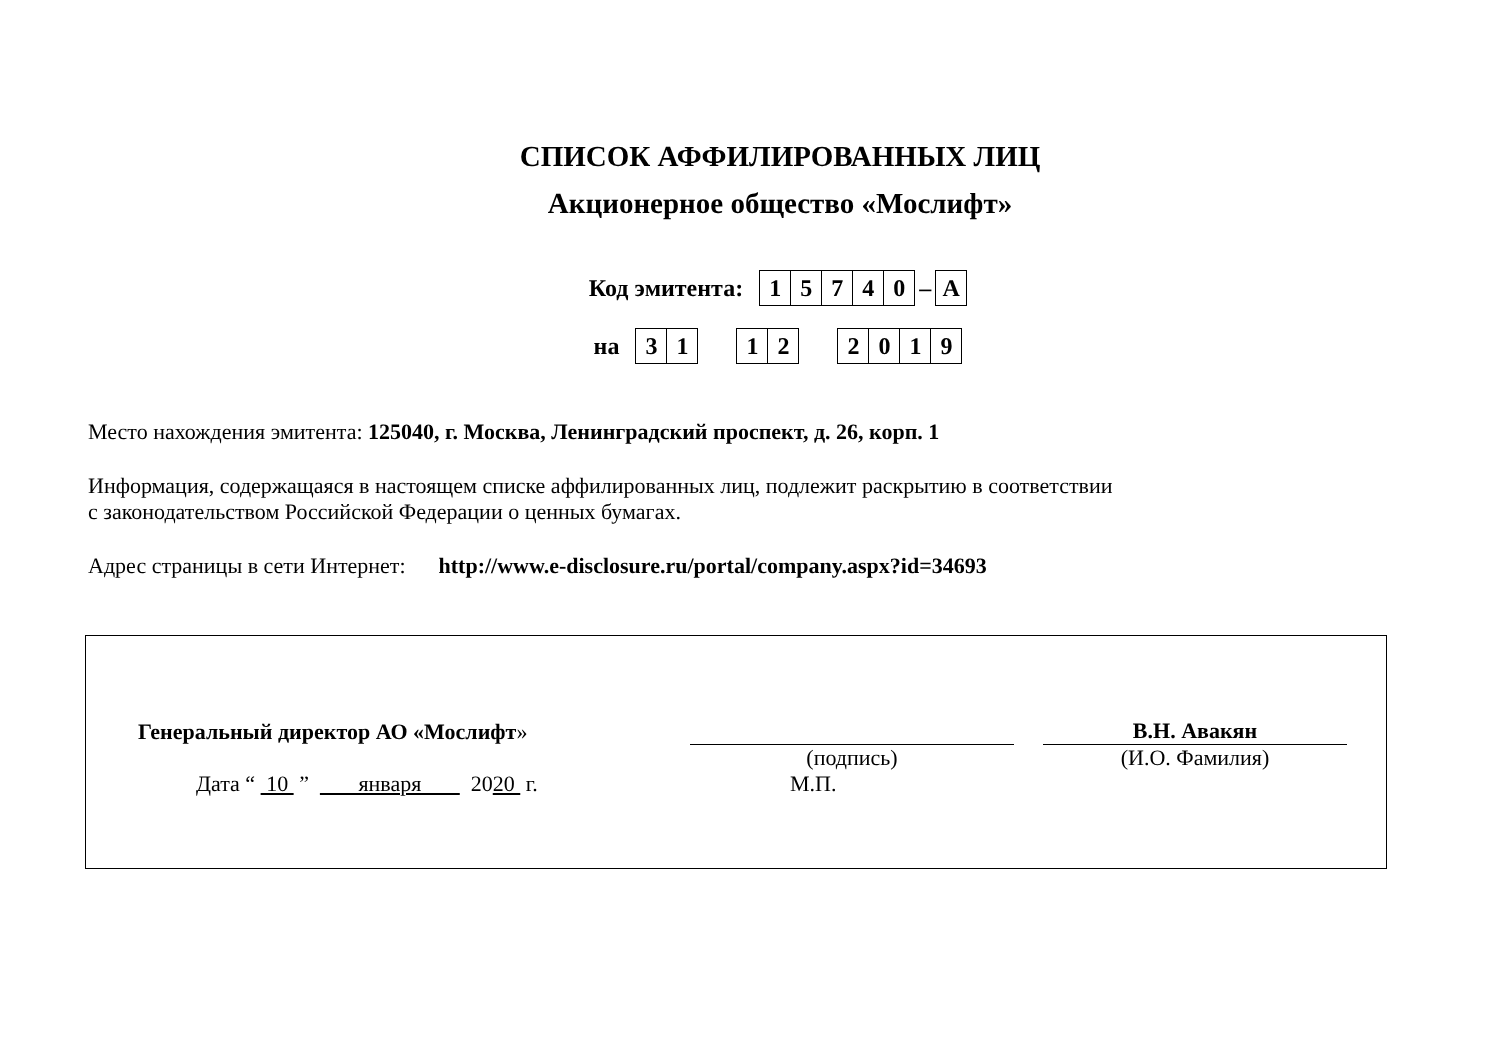СПИСОК АФФИЛИРОВАННЫХ ЛИЦ
Акционерное общество «Мослифт»
Код эмитента:
15740
–
A
на
31 12 2019
Место нахождения эмитента: 125040, г. Москва, Ленинградский проспект, д. 26, корп. 1
Информация, содержащаяся в настоящем списке аффилированных лиц, подлежит раскрытию в соответствии
с законодательством Российской Федерации о ценных бумагах.
Адрес страницы в сети Интернет: http://www.e-disclosure.ru/portal/company.aspx?id=34693
| Генеральный директор АО «Мослифт » | | | В.Н. Авакян |
| | (подпись) | | (И.О. Фамилия) |
| Дата “ 10 ” января 20 20 г. | М.П. | | |